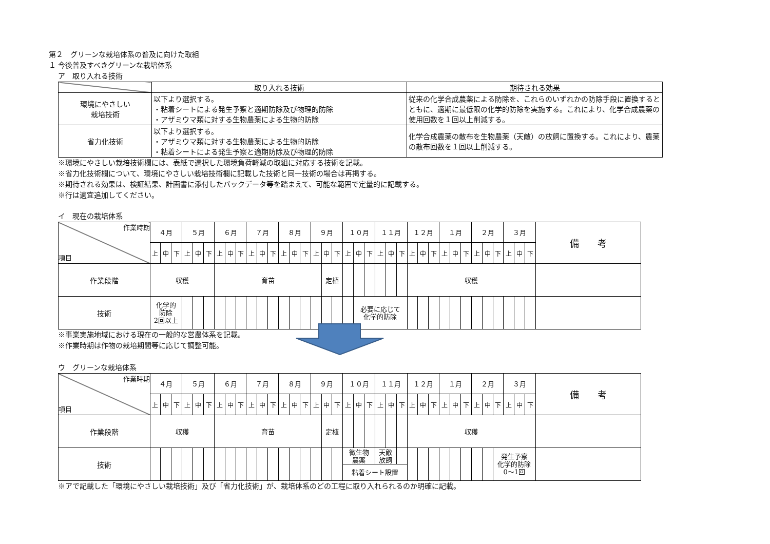第２　グリーンな栽培体系の普及に向けた取組
１ 今後普及すべきグリーンな栽培体系
ア　取り入れる技術
| | 取り入れる技術 | 期待される効果 |
| 環境にやさしい 栽培技術 | 以下より選択する。 ・粘着シートによる発生予察と適期防除及び物理的防除 ・アザミウマ類に対する生物農薬による生物的防除 | 従来の化学合成農薬による防除を、これらのいずれかの防除手段に置換するとともに、適期に最低限の化学的防除を実施する。これにより、化学合成農薬の使用回数を１回以上削減する。 |
| 省力化技術 | 以下より選択する。 ・アザミウマ類に対する生物農薬による生物的防除 ・粘着シートによる発生予察と適期防除及び物理的防除 | 化学合成農薬の散布を生物農薬（天敵）の放飼に置換する。これにより、農薬の散布回数を１回以上削減する。 |
※環境にやさしい栽培技術欄には、表紙で選択した環境負荷軽減の取組に対応する技術を記載。
※省力化技術欄について、環境にやさしい栽培技術欄に記載した技術と同一技術の場合は再掲する。
※期待される効果は、検証結果、計画書に添付したバックデータ等を踏まえて、可能な範囲で定量的に記載する。
※行は適宜追加してください。
イ　現在の栽培体系
| 作業時期 項目 | ４月 | | | ５月 | | | ６月 | | | ７月 | | | ８月 | | | ９月 | | | １０月 | | | １１月 | | | １２月 | | | １月 | | | ２月 | | | ３月 | | | 備 考 |
| | 上 | 中 | 下 | 上 | 中 | 下 | 上 | 中 | 下 | 上 | 中 | 下 | 上 | 中 | 下 | 上 | 中 | 下 | 上 | 中 | 下 | 上 | 中 | 下 | 上 | 中 | 下 | 上 | 中 | 下 | 上 | 中 | 下 | 上 | 中 | 下 | |
| 作業段階 | 収穫 | | | | | | 育苗 | | | | | | | | | | 定植 | | | | | | | | 収穫 | | | | | | | | | | | | |
| 技術 | 化学的 防除 2回以上 | | | | | | | | | | | | | | | | | | | 必要に応じて 化学的防除 | | | | | | | | | | | | | | | | | |
※事業実施地域における現在の一般的な営農体系を記載。
※作業時期は作物の栽培期間等に応じて調整可能。
ウ　グリーンな栽培体系
| 作業時期 項目 | ４月 | | | ５月 | | | ６月 | | | ７月 | | | ８月 | | | ９月 | | | １０月 | | | １１月 | | | １２月 | | | １月 | | | ２月 | | | ３月 | | | 備 考 |
| | 上 | 中 | 下 | 上 | 中 | 下 | 上 | 中 | 下 | 上 | 中 | 下 | 上 | 中 | 下 | 上 | 中 | 下 | 上 | 中 | 下 | 上 | 中 | 下 | 上 | 中 | 下 | 上 | 中 | 下 | 上 | 中 | 下 | 上 | 中 | 下 | |
| 作業段階 | 収穫 | | | | | | 育苗 | | | | | | | | | | 定植 | | | | | | | | 収穫 | | | | | | | | | | | | |
| 技術 | | | | | | | | | | | | | | | | | | | 微生物 農薬 | | | 天敵 放飼 | | | | | | | | | | | 発生予察 化学的防除 0～1回 | | | | |
| | | | | | | | | | | | | | | | | | | | 粘着シート設置 | | | | | | | | | | | | | | | | | | |
※アで記載した「環境にやさしい栽培技術」及び「省力化技術」が、栽培体系のどの工程に取り入れられるのか明確に記載。